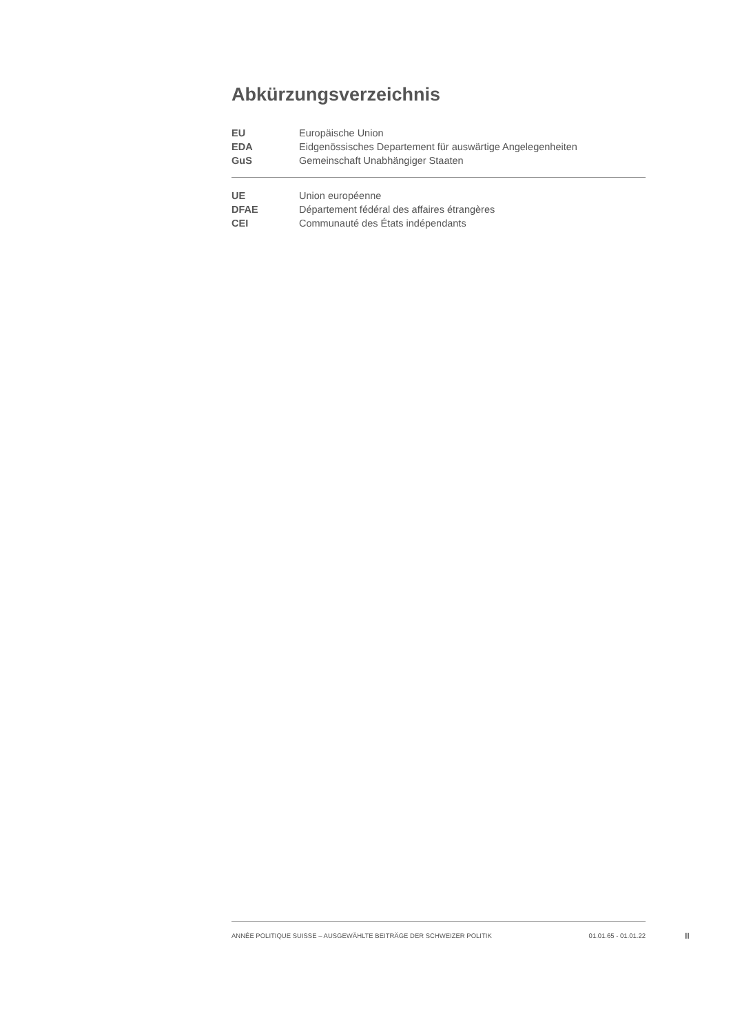Abkürzungsverzeichnis
| EU | Europäische Union |
| EDA | Eidgenössisches Departement für auswärtige Angelegenheiten |
| GuS | Gemeinschaft Unabhängiger Staaten |
| UE | Union européenne |
| DFAE | Département fédéral des affaires étrangères |
| CEI | Communauté des États indépendants |
ANNÉE POLITIQUE SUISSE – AUSGEWÄHLTE BEITRÄGE DER SCHWEIZER POLITIK 01.01.65 - 01.01.22
II